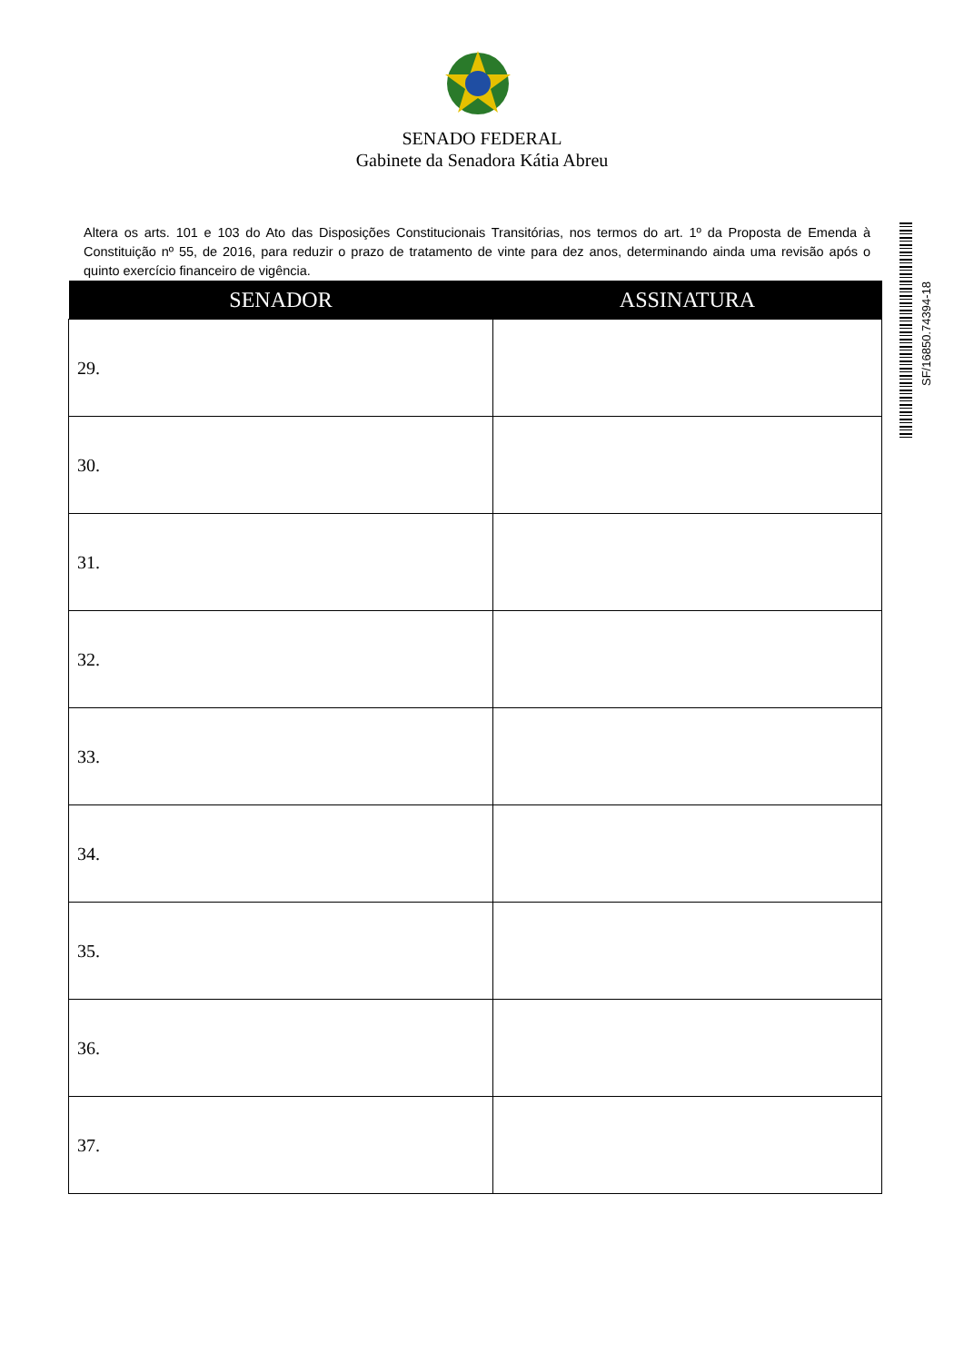SENADO FEDERAL
Gabinete da Senadora Kátia Abreu
Altera os arts. 101 e 103 do Ato das Disposições Constitucionais Transitórias, nos termos do art. 1º da Proposta de Emenda à Constituição nº 55, de 2016, para reduzir o prazo de tratamento de vinte para dez anos, determinando ainda uma revisão após o quinto exercício financeiro de vigência.
| SENADOR | ASSINATURA |
| --- | --- |
| 29. | |
| 30. | |
| 31. | |
| 32. | |
| 33. | |
| 34. | |
| 35. | |
| 36. | |
| 37. | |
SF/16850.74394-18